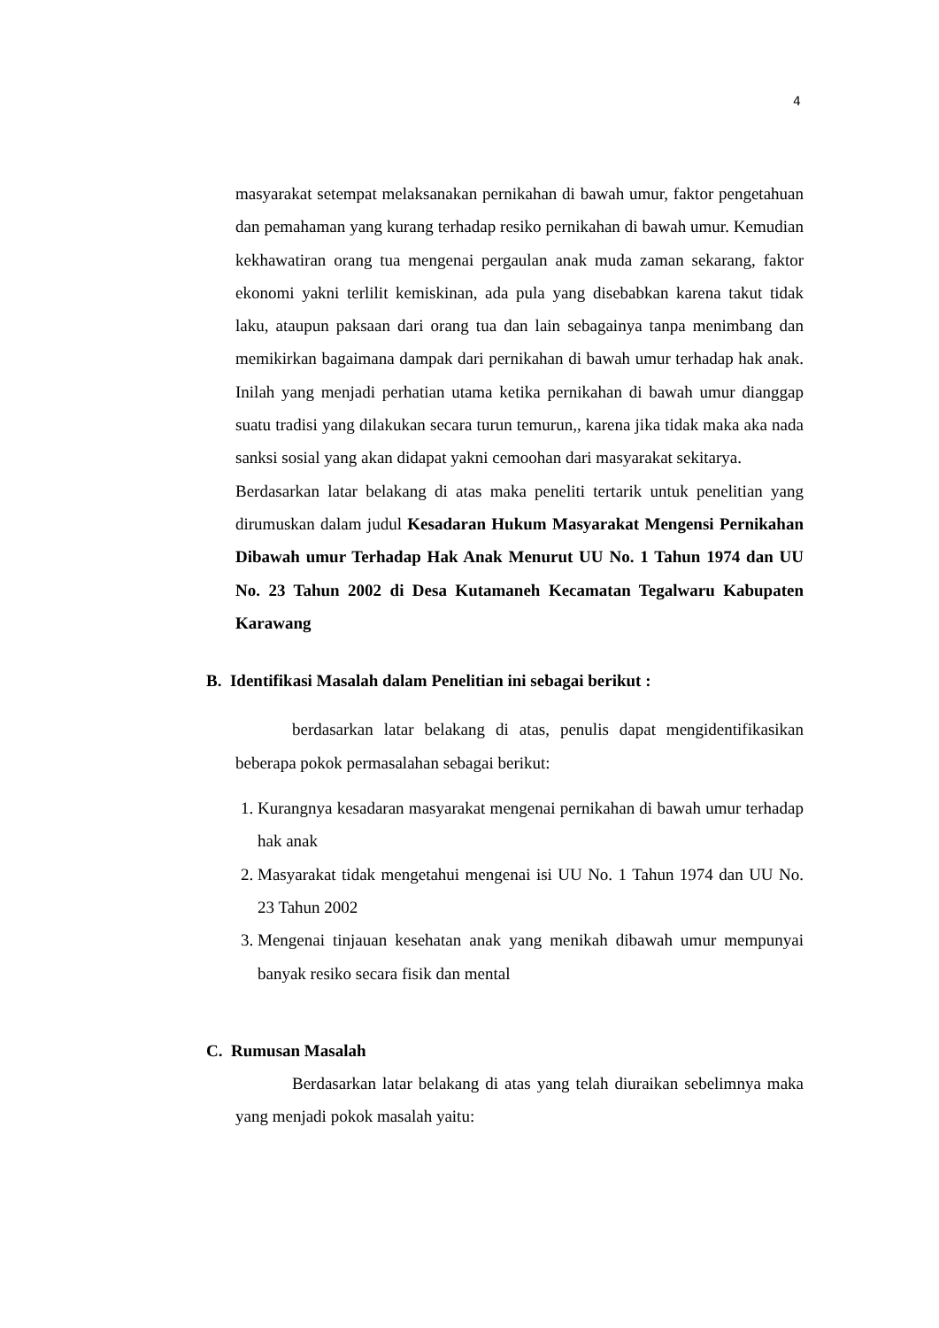4
masyarakat setempat melaksanakan pernikahan di bawah umur, faktor pengetahuan dan pemahaman yang kurang terhadap resiko pernikahan di bawah umur. Kemudian kekhawatiran orang tua mengenai pergaulan anak muda zaman sekarang, faktor ekonomi yakni terlilit kemiskinan, ada pula yang disebabkan karena takut tidak laku, ataupun paksaan dari orang tua dan lain sebagainya tanpa menimbang dan memikirkan bagaimana dampak dari pernikahan di bawah umur terhadap hak anak. Inilah yang menjadi perhatian utama ketika pernikahan di bawah umur dianggap suatu tradisi yang dilakukan secara turun temurun,, karena jika tidak maka aka nada sanksi sosial yang akan didapat yakni cemoohan dari masyarakat sekitarya.
Berdasarkan latar belakang di atas maka peneliti tertarik untuk penelitian yang dirumuskan dalam judul Kesadaran Hukum Masyarakat Mengensi Pernikahan Dibawah umur Terhadap Hak Anak Menurut UU No. 1 Tahun 1974 dan UU No. 23 Tahun 2002 di Desa Kutamaneh Kecamatan Tegalwaru Kabupaten Karawang
B. Identifikasi Masalah dalam Penelitian ini sebagai berikut :
berdasarkan latar belakang di atas, penulis dapat mengidentifikasikan beberapa pokok permasalahan sebagai berikut:
1. Kurangnya kesadaran masyarakat mengenai pernikahan di bawah umur terhadap hak anak
2. Masyarakat tidak mengetahui mengenai isi UU No. 1 Tahun 1974 dan UU No. 23 Tahun 2002
3. Mengenai tinjauan kesehatan anak yang menikah dibawah umur mempunyai banyak resiko secara fisik dan mental
C. Rumusan Masalah
Berdasarkan latar belakang di atas yang telah diuraikan sebelimnya maka yang menjadi pokok masalah yaitu: